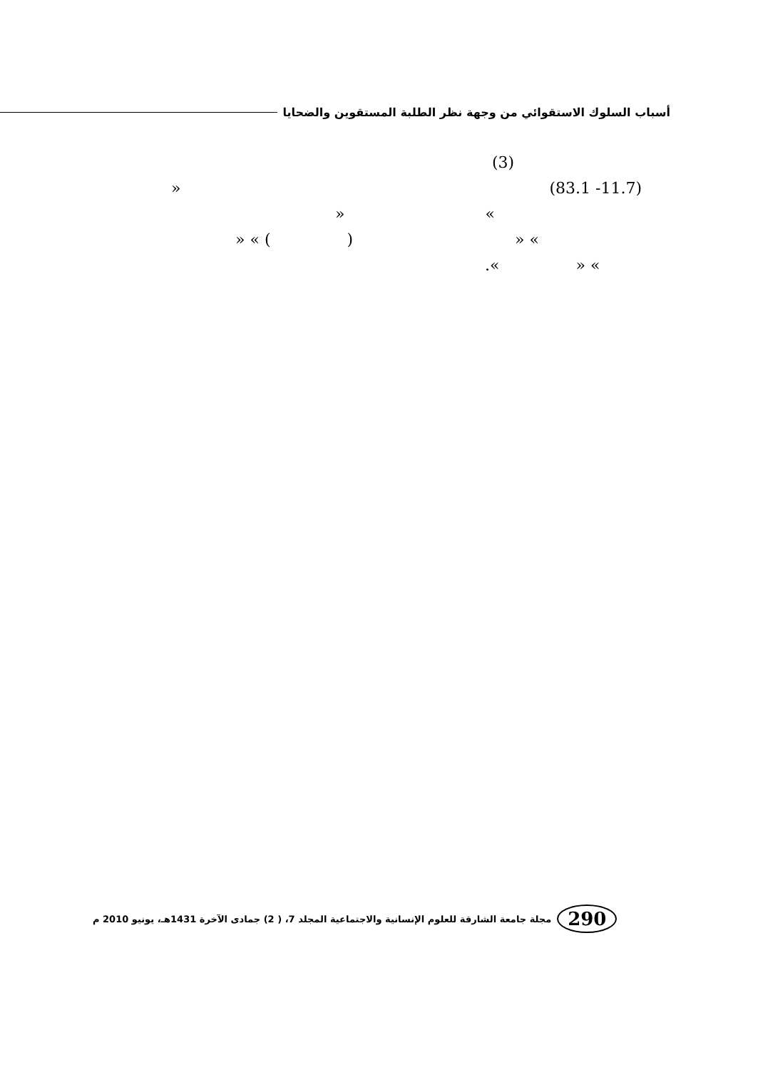أسباب السلوك الاستقوائي من وجهة نظر الطلبة المستقوين والضحايا
(3)
» (83.1 -11.7)
» «
» « ( ) » «
.« » «
290
مجلة جامعة الشارقة للعلوم الإنسانية والاجتماعية المجلد 7، ( 2) جمادى الآخرة 1431هـ، يونيو 2010 م